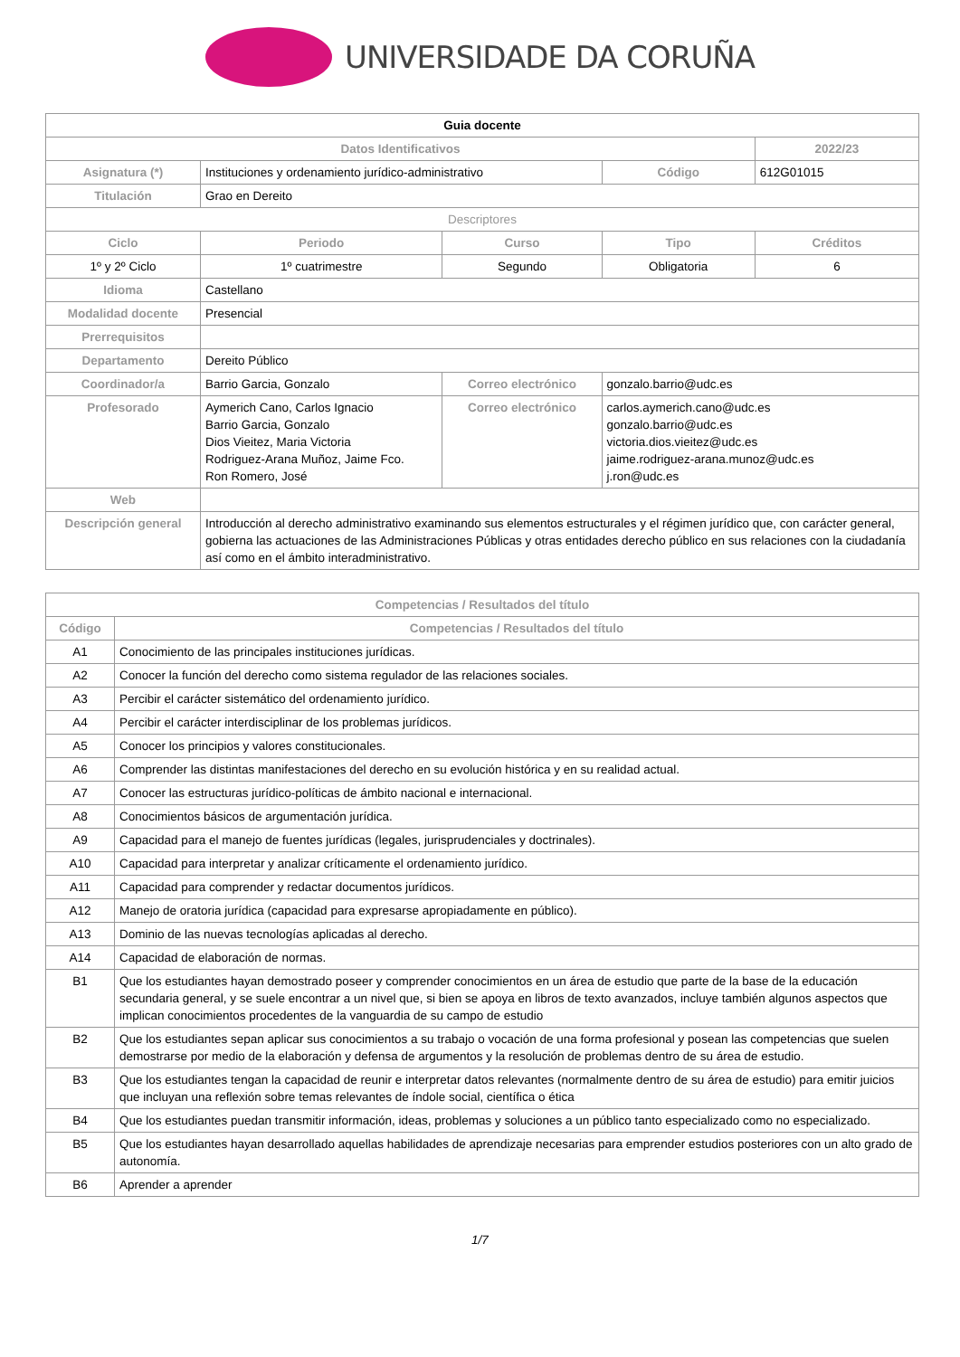UNIVERSIDADE DA CORUÑA
| Guia docente | | | | | |
| Datos Identificativos | | | | | 2022/23 |
| Asignatura (*) | Instituciones y ordenamiento jurídico-administrativo | | | Código | 612G01015 |
| Titulación | Grao en Dereito | | | | |
| Descriptores | | | | | |
| Ciclo | | Periodo | Curso | Tipo | Créditos |
| 1º y 2º Ciclo | | 1º cuatrimestre | Segundo | Obligatoria | 6 |
| Idioma | Castellano | | | | |
| Modalidad docente | Presencial | | | | |
| Prerrequisitos | | | | | |
| Departamento | Dereito Público | | | | |
| Coordinador/a | Barrio Garcia, Gonzalo | | Correo electrónico | gonzalo.barrio@udc.es | |
| Profesorado | Aymerich Cano, Carlos Ignacio Barrio Garcia, Gonzalo Dios Vieitez, Maria Victoria Rodriguez-Arana Muñoz, Jaime Fco. Ron Romero, José | | Correo electrónico | carlos.aymerich.cano@udc.es gonzalo.barrio@udc.es victoria.dios.vieitez@udc.es jaime.rodriguez-arana.munoz@udc.es j.ron@udc.es | |
| Web | | | | | |
| Descripción general | Introducción al derecho administrativo examinando sus elementos estructurales y el régimen jurídico que, con carácter general, gobierna las actuaciones de las Administraciones Públicas y otras entidades derecho público en sus relaciones con la ciudadanía así como en el ámbito interadministrativo. | | | | |
| Competencias / Resultados del título | |
| --- | --- |
| Código | Competencias / Resultados del título |
| A1 | Conocimiento de las principales instituciones jurídicas. |
| A2 | Conocer la función del derecho como sistema regulador de las relaciones sociales. |
| A3 | Percibir el carácter sistemático del ordenamiento jurídico. |
| A4 | Percibir el carácter interdisciplinar de los problemas jurídicos. |
| A5 | Conocer los principios y valores constitucionales. |
| A6 | Comprender las distintas manifestaciones del derecho en su evolución histórica y en su realidad actual. |
| A7 | Conocer las estructuras jurídico-políticas de ámbito nacional e internacional. |
| A8 | Conocimientos básicos de argumentación jurídica. |
| A9 | Capacidad para el manejo de fuentes jurídicas (legales, jurisprudenciales y doctrinales). |
| A10 | Capacidad para interpretar y analizar críticamente el ordenamiento jurídico. |
| A11 | Capacidad para comprender y redactar documentos jurídicos. |
| A12 | Manejo de oratoria jurídica (capacidad para expresarse apropiadamente en público). |
| A13 | Dominio de las nuevas tecnologías aplicadas al derecho. |
| A14 | Capacidad de elaboración de normas. |
| B1 | Que los estudiantes hayan demostrado poseer y comprender conocimientos en un área de estudio que parte de la base de la educación secundaria general, y se suele encontrar a un nivel que, si bien se apoya en libros de texto avanzados, incluye también algunos aspectos que implican conocimientos procedentes de la vanguardia de su campo de estudio |
| B2 | Que los estudiantes sepan aplicar sus conocimientos a su trabajo o vocación de una forma profesional y posean las competencias que suelen demostrarse por medio de la elaboración y defensa de argumentos y la resolución de problemas dentro de su área de estudio. |
| B3 | Que los estudiantes tengan la capacidad de reunir e interpretar datos relevantes (normalmente dentro de su área de estudio) para emitir juicios que incluyan una reflexión sobre temas relevantes de índole social, científica o ética |
| B4 | Que los estudiantes puedan transmitir información, ideas, problemas y soluciones a un público tanto especializado como no especializado. |
| B5 | Que los estudiantes hayan desarrollado aquellas habilidades de aprendizaje necesarias para emprender estudios posteriores con un alto grado de autonomía. |
| B6 | Aprender a aprender |
1/7